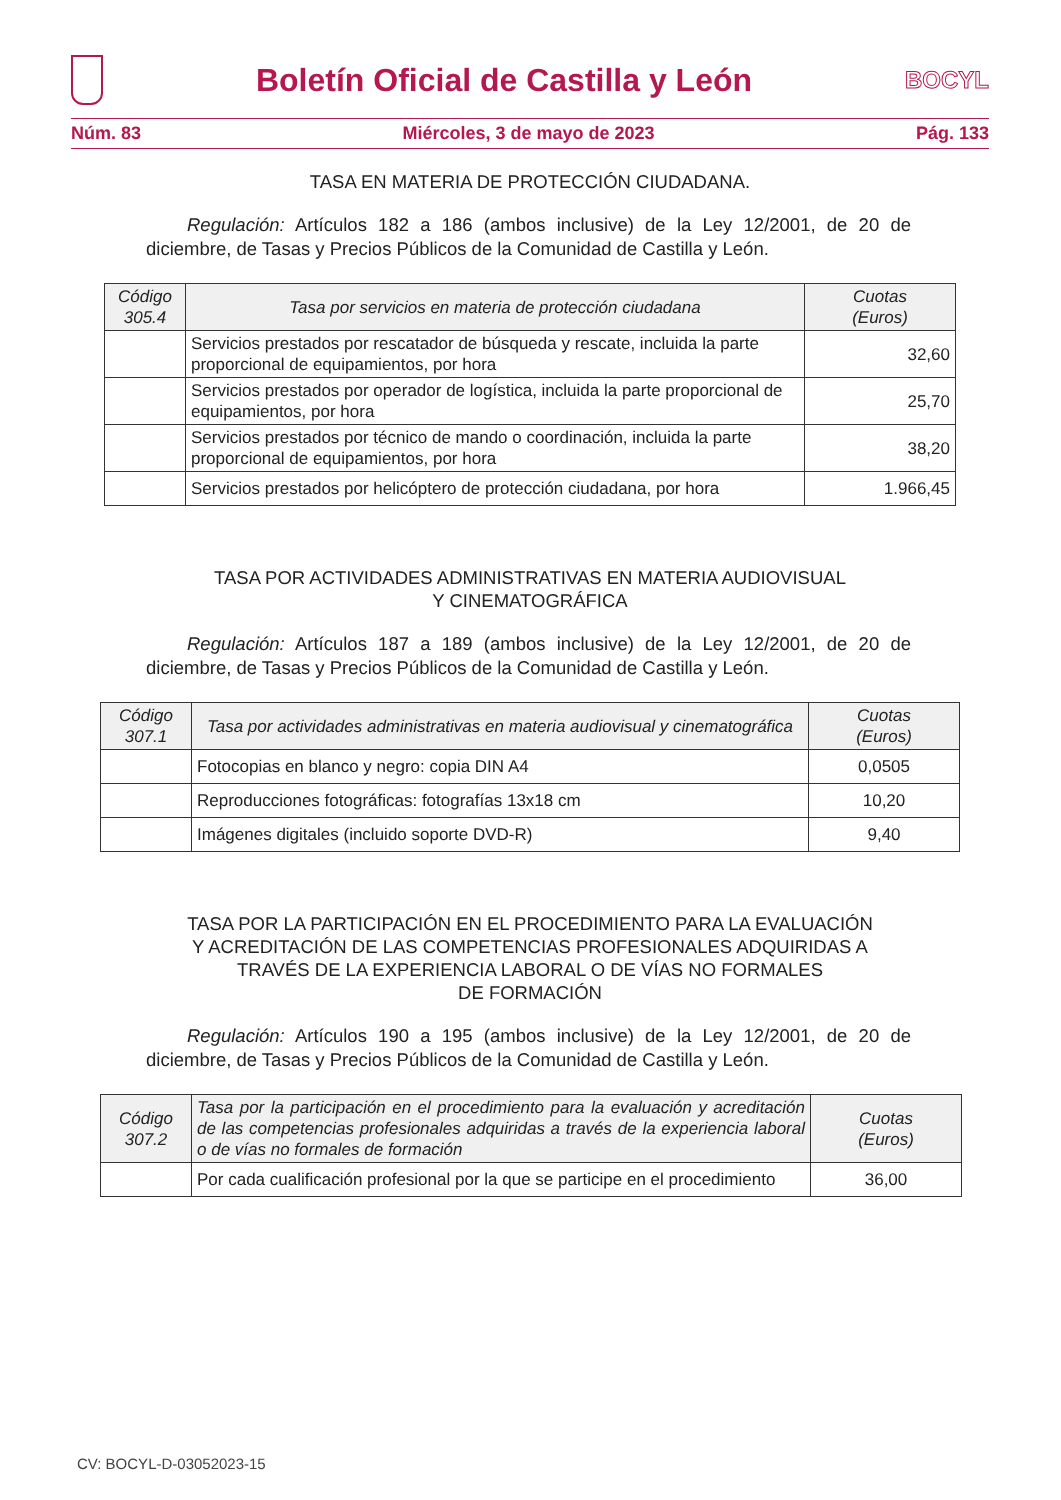Boletín Oficial de Castilla y León
BOCYL
Núm. 83 Miércoles, 3 de mayo de 2023 Pág. 133
TASA EN MATERIA DE PROTECCIÓN CIUDADANA.
Regulación: Artículos 182 a 186 (ambos inclusive) de la Ley 12/2001, de 20 de diciembre, de Tasas y Precios Públicos de la Comunidad de Castilla y León.
| Código 305.4 | Tasa por servicios en materia de protección ciudadana | Cuotas (Euros) |
| --- | --- | --- |
| | Servicios prestados por rescatador de búsqueda y rescate, incluida la parte proporcional de equipamientos, por hora | 32,60 |
| | Servicios prestados por operador de logística, incluida la parte proporcional de equipamientos, por hora | 25,70 |
| | Servicios prestados por técnico de mando o coordinación, incluida la parte proporcional de equipamientos, por hora | 38,20 |
| | Servicios prestados por helicóptero de protección ciudadana, por hora | 1.966,45 |
TASA POR ACTIVIDADES ADMINISTRATIVAS EN MATERIA AUDIOVISUAL
Y CINEMATOGRÁFICA
Regulación: Artículos 187 a 189 (ambos inclusive) de la Ley 12/2001, de 20 de diciembre, de Tasas y Precios Públicos de la Comunidad de Castilla y León.
| Código 307.1 | Tasa por actividades administrativas en materia audiovisual y cinematográfica | Cuotas (Euros) |
| --- | --- | --- |
| | Fotocopias en blanco y negro: copia DIN A4 | 0,0505 |
| | Reproducciones fotográficas: fotografías 13x18 cm | 10,20 |
| | Imágenes digitales (incluido soporte DVD-R) | 9,40 |
TASA POR LA PARTICIPACIÓN EN EL PROCEDIMIENTO PARA LA EVALUACIÓN
Y ACREDITACIÓN DE LAS COMPETENCIAS PROFESIONALES ADQUIRIDAS A
TRAVÉS DE LA EXPERIENCIA LABORAL O DE VÍAS NO FORMALES
DE FORMACIÓN
Regulación: Artículos 190 a 195 (ambos inclusive) de la Ley 12/2001, de 20 de diciembre, de Tasas y Precios Públicos de la Comunidad de Castilla y León.
| Código 307.2 | Tasa por la participación en el procedimiento para la evaluación y acreditación de las competencias profesionales adquiridas a través de la experiencia laboral o de vías no formales de formación | Cuotas (Euros) |
| --- | --- | --- |
| | Por cada cualificación profesional por la que se participe en el procedimiento | 36,00 |
CV: BOCYL-D-03052023-15